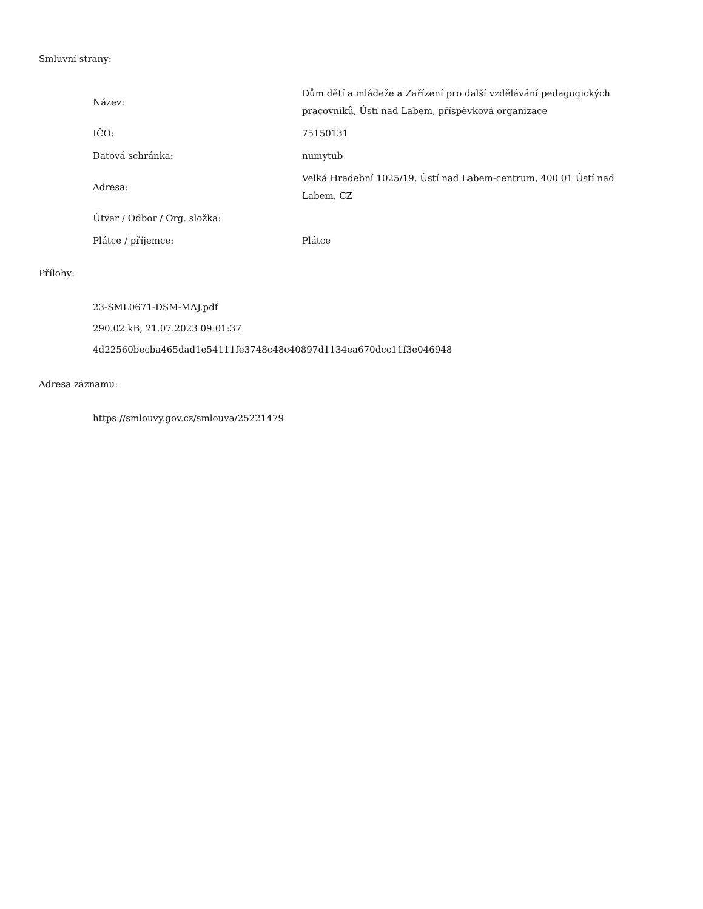Smluvní strany:
| Název: | Dům dětí a mládeže a Zařízení pro další vzdělávání pedagogických pracovníků, Ústí nad Labem, příspěvková organizace |
| IČO: | 75150131 |
| Datová schránka: | numytub |
| Adresa: | Velká Hradební 1025/19, Ústí nad Labem-centrum, 400 01 Ústí nad Labem, CZ |
| Útvar / Odbor / Org. složka: | |
| Plátce / příjemce: | Plátce |
Přílohy:
23-SML0671-DSM-MAJ.pdf
290.02 kB, 21.07.2023 09:01:37
4d22560becba465dad1e54111fe3748c48c40897d1134ea670dcc11f3e046948
Adresa záznamu:
https://smlouvy.gov.cz/smlouva/25221479